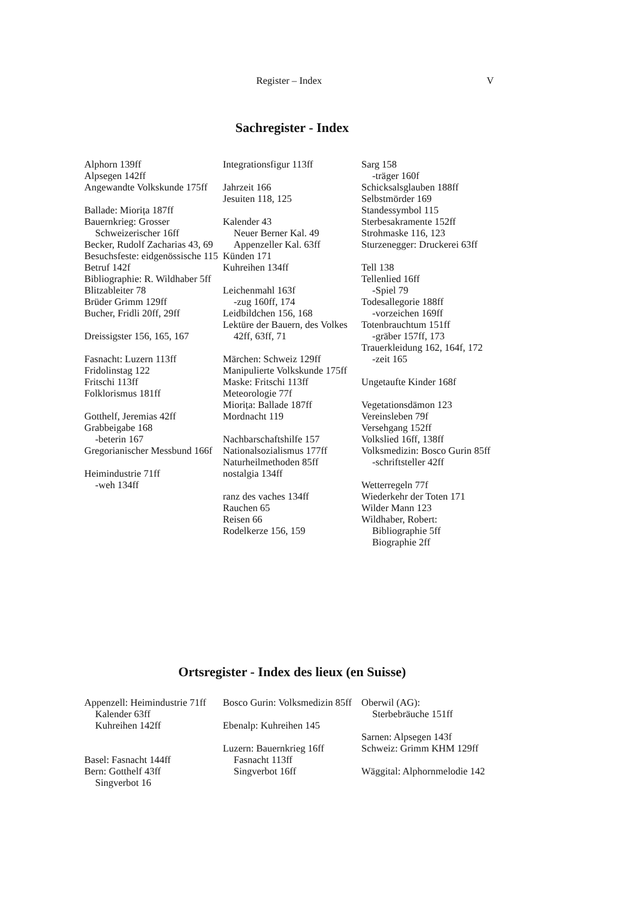Register – Index V
Sachregister - Index
Alphorn 139ff
Alpsegen 142ff
Angewandte Volkskunde 175ff
Ballade: Miorița 187ff
Bauernkrieg: Grosser Schweizerischer 16ff
Becker, Rudolf Zacharias 43, 69
Besuchsfeste: eidgenössische 115
Betruf 142f
Bibliographie: R. Wildhaber 5ff
Blitzableiter 78
Brüder Grimm 129ff
Bucher, Fridli 20ff, 29ff
Dreissigster 156, 165, 167
Fasnacht: Luzern 113ff
Fridolinstag 122
Fritschi 113ff
Folklorismus 181ff
Gotthelf, Jeremias 42ff
Grabbeigabe 168
-beterin 167
Gregorianischer Messbund 166f
Heimindustrie 71ff
-weh 134ff
Integrationsfigur 113ff
Jahrzeit 166
Jesuiten 118, 125
Kalender 43
Neuer Berner Kal. 49
Appenzeller Kal. 63ff
Künden 171
Kuhreihen 134ff
Leichenmahl 163f
-zug 160ff, 174
Leidbildchen 156, 168
Lektüre der Bauern, des Volkes 42ff, 63ff, 71
Märchen: Schweiz 129ff
Manipulierte Volkskunde 175ff
Maske: Fritschi 113ff
Meteorologie 77f
Miorița: Ballade 187ff
Mordnacht 119
Nachbarschaftshilfe 157
Nationalsozialismus 177ff
Naturheilmethoden 85ff
nostalgia 134ff
ranz des vaches 134ff
Rauchen 65
Reisen 66
Rodelkerze 156, 159
Sarg 158
-träger 160f
Schicksalsglauben 188ff
Selbstmörder 169
Standessymbol 115
Sterbesakramente 152ff
Strohmaske 116, 123
Sturzenegger: Druckerei 63ff
Tell 138
Tellenlied 16ff
-Spiel 79
Todesallegorie 188ff
-vorzeichen 169ff
Totenbrauchtum 151ff
-gräber 157ff, 173
Trauerkleidung 162, 164f, 172
-zeit 165
Ungetaufte Kinder 168f
Vegetationsdämon 123
Vereinsleben 79f
Versehgang 152ff
Volkslied 16ff, 138ff
Volksmedizin: Bosco Gurin 85ff
-schriftsteller 42ff
Wetterregeln 77f
Wiederkehr der Toten 171
Wilder Mann 123
Wildhaber, Robert:
Bibliographie 5ff
Biographie 2ff
Ortsregister - Index des lieux (en Suisse)
Appenzell: Heimindustrie 71ff
Kalender 63ff
Kuhreihen 142ff
Basel: Fasnacht 144ff
Bern: Gotthelf 43ff
Singverbot 16
Bosco Gurin: Volksmedizin 85ff
Ebenalp: Kuhreihen 145
Luzern: Bauernkrieg 16ff
Fasnacht 113ff
Singverbot 16ff
Oberwil (AG):
Sterbebräuche 151ff
Sarnen: Alpsegen 143f
Schweiz: Grimm KHM 129ff
Wäggital: Alphornmelodie 142